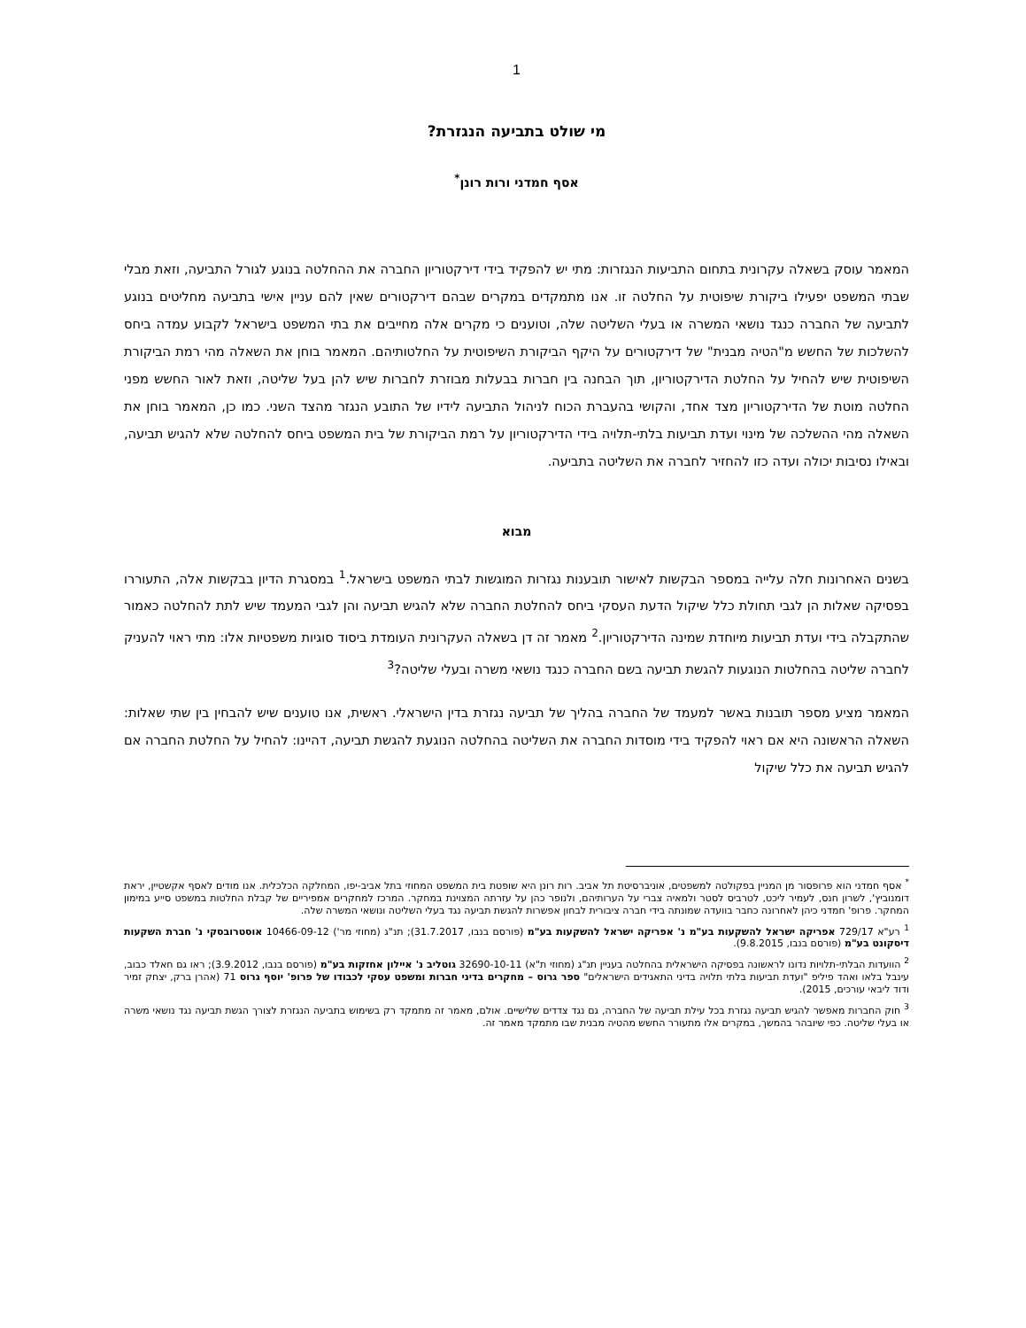1
מי שולט בתביעה הנגזרת?
אסף חמדני ורות רונן<sup>*</sup>
המאמר עוסק בשאלה עקרונית בתחום התביעות הנגזרות: מתי יש להפקיד בידי דירקטוריון החברה את ההחלטה בנוגע לגורל התביעה, וזאת מבלי שבתי המשפט יפעילו ביקורת שיפוטית על החלטה זו. אנו מתמקדים במקרים שבהם דירקטורים שאין להם עניין אישי בתביעה מחליטים בנוגע לתביעה של החברה כנגד נושאי המשרה או בעלי השליטה שלה, וטוענים כי מקרים אלה מחייבים את בתי המשפט בישראל לקבוע עמדה ביחס להשלכות של החשש מ"הטיה מבנית" של דירקטורים על היקף הביקורת השיפוטית על החלטותיהם. המאמר בוחן את השאלה מהי רמת הביקורת השיפוטית שיש להחיל על החלטת הדירקטוריון, תוך הבחנה בין חברות בבעלות מבוזרת לחברות שיש להן בעל שליטה, וזאת לאור החשש מפני החלטה מוטת של הדירקטוריון מצד אחד, והקושי בהעברת הכוח לניהול התביעה לידיו של התובע הנגזר מהצד השני. כמו כן, המאמר בוחן את השאלה מהי ההשלכה של מינוי ועדת תביעות בלתי-תלויה בידי הדירקטוריון על רמת הביקורת של בית המשפט ביחס להחלטה שלא להגיש תביעה, ובאילו נסיבות יכולה ועדה כזו להחזיר לחברה את השליטה בתביעה.
מבוא
בשנים האחרונות חלה עלייה במספר הבקשות לאישור תובענות נגזרות המוגשות לבתי המשפט בישראל.<sup>1</sup> במסגרת הדיון בבקשות אלה, התעוררו בפסיקה שאלות הן לגבי תחולת כלל שיקול הדעת העסקי ביחס להחלטת החברה שלא להגיש תביעה והן לגבי המעמד שיש לתת להחלטה כאמור שהתקבלה בידי ועדת תביעות מיוחדת שמינה הדירקטוריון.<sup>2</sup> מאמר זה דן בשאלה העקרונית העומדת ביסוד סוגיות משפטיות אלו: מתי ראוי להעניק לחברה שליטה בהחלטות הנוגעות להגשת תביעה בשם החברה כנגד נושאי משרה ובעלי שליטה?<sup>3</sup>
המאמר מציע מספר תובנות באשר למעמד של החברה בהליך של תביעה נגזרת בדין הישראלי. ראשית, אנו טוענים שיש להבחין בין שתי שאלות: השאלה הראשונה היא אם ראוי להפקיד בידי מוסדות החברה את השליטה בהחלטה הנוגעת להגשת תביעה, דהיינו: להחיל על החלטת החברה אם להגיש תביעה את כלל שיקול
<sup>*</sup> אסף חמדני הוא פרופסור מן המניין בפקולטה למשפטים, אוניברסיטת תל אביב. רות רונן היא שופטת בית המשפט המחוזי בתל אביב-יפו, המחלקה הכלכלית. אנו מודים לאסף אקשטיין, יראת דומנוביץ', לשרון חנס, לעמיר ליכט, לטרביס לסטר ולמאיה צברי על הערותיהם, ולנופר כהן על עזרתה המצוינת במחקר. המרכז למחקרים אמפיריים של קבלת החלטות במשפט סייע במימון המחקר. פרופ' חמדני כיהן לאחרונה כחבר בוועדה שמונתה בידי חברה ציבורית לבחון אפשרות להגשת תביעה נגד בעלי השליטה ונושאי המשרה שלה.
<sup>1</sup> רע"א 729/17 אפריקה ישראל להשקעות בע"מ נ' אפריקה ישראל להשקעות בע"מ (פורסם בנבו, 31.7.2017); תנ"ג (מחוזי מר') 10466-09-12 אוסטרובסקי נ' חברת השקעות דיסקונט בע"מ (פורסם בנבו, 9.8.2015).
<sup>2</sup> הוועדות הבלתי-תלויות נדונו לראשונה בפסיקה הישראלית בהחלטה בעניין תנ"ג (מחוזי ת"א) 32690-10-11 גוטליב נ' איילון אחזקות בע"מ (פורסם בנבו, 3.9.2012); ראו גם חאלד כבוב, עינבל בלאו ואהד פיליפ "ועדת תביעות בלתי תלויה בדיני התאגידים הישראלים" ספר גרוס – מחקרים בדיני חברות ומשפט עסקי לכבודו של פרופ' יוסף גרוס 71 (אהרן ברק, יצחק זמיר ודוד ליבאי עורכים, 2015).
<sup>3</sup> חוק החברות מאפשר להגיש תביעה נגזרת בכל עילת תביעה של החברה, גם נגד צדדים שלישיים. אולם, מאמר זה מתמקד רק בשימוש בתביעה הנגזרת לצורך הגשת תביעה נגד נושאי משרה או בעלי שליטה. כפי שיובהר בהמשך, במקרים אלו מתעורר החשש מהטיה מבנית שבו מתמקד מאמר זה.